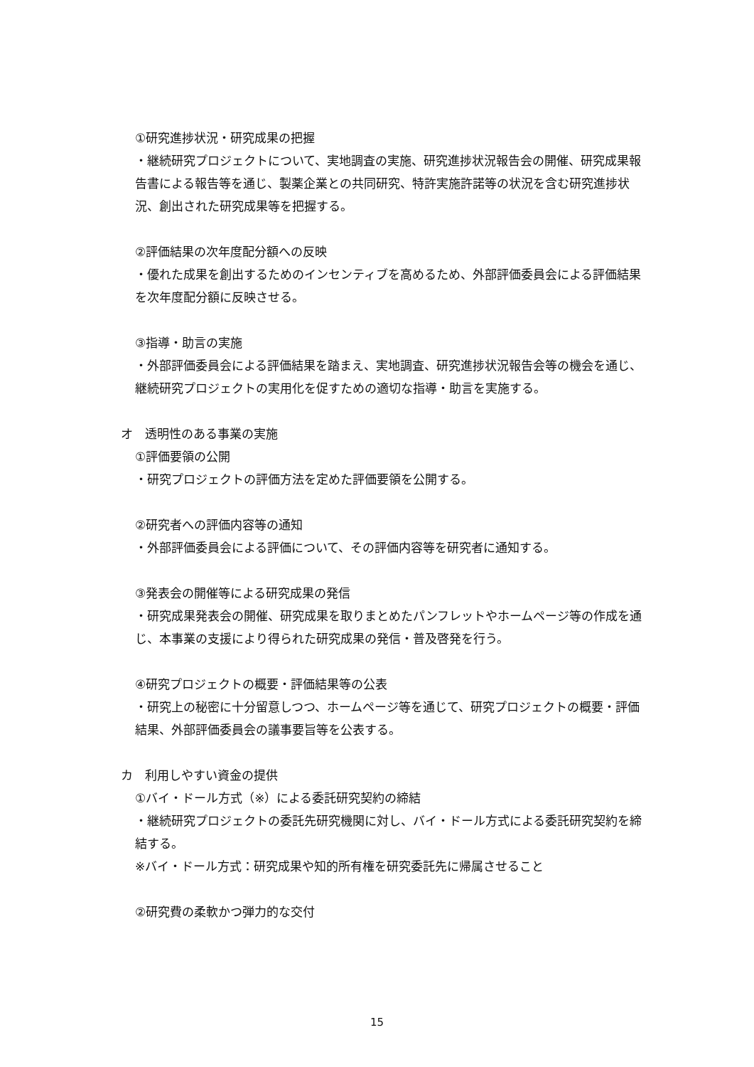①研究進捗状況・研究成果の把握
・継続研究プロジェクトについて、実地調査の実施、研究進捗状況報告会の開催、研究成果報告書による報告等を通じ、製薬企業との共同研究、特許実施許諾等の状況を含む研究進捗状況、創出された研究成果等を把握する。
②評価結果の次年度配分額への反映
・優れた成果を創出するためのインセンティブを高めるため、外部評価委員会による評価結果を次年度配分額に反映させる。
③指導・助言の実施
・外部評価委員会による評価結果を踏まえ、実地調査、研究進捗状況報告会等の機会を通じ、継続研究プロジェクトの実用化を促すための適切な指導・助言を実施する。
オ　透明性のある事業の実施
①評価要領の公開
・研究プロジェクトの評価方法を定めた評価要領を公開する。
②研究者への評価内容等の通知
・外部評価委員会による評価について、その評価内容等を研究者に通知する。
③発表会の開催等による研究成果の発信
・研究成果発表会の開催、研究成果を取りまとめたパンフレットやホームページ等の作成を通じ、本事業の支援により得られた研究成果の発信・普及啓発を行う。
④研究プロジェクトの概要・評価結果等の公表
・研究上の秘密に十分留意しつつ、ホームページ等を通じて、研究プロジェクトの概要・評価結果、外部評価委員会の議事要旨等を公表する。
カ　利用しやすい資金の提供
①バイ・ドール方式（※）による委託研究契約の締結
・継続研究プロジェクトの委託先研究機関に対し、バイ・ドール方式による委託研究契約を締結する。
※バイ・ドール方式：研究成果や知的所有権を研究委託先に帰属させること
②研究費の柔軟かつ弾力的な交付
15